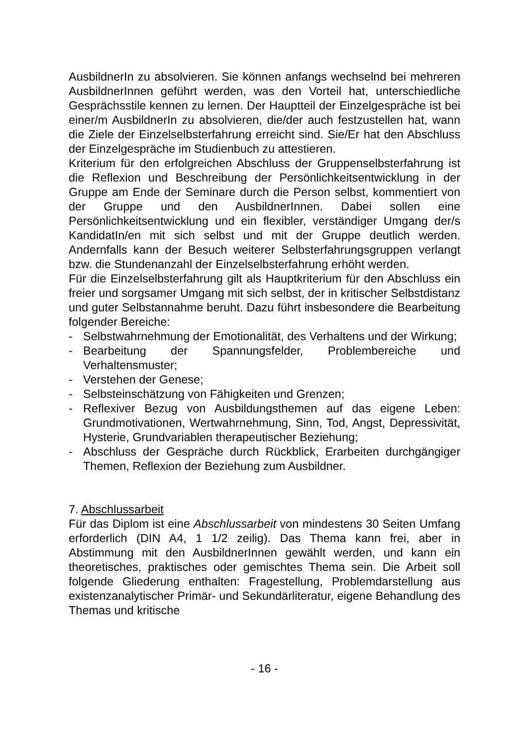AusbildnerIn zu absolvieren. Sie können anfangs wechselnd bei mehreren AusbildnerInnen geführt werden, was den Vorteil hat, unterschiedliche Gesprächsstile kennen zu lernen. Der Hauptteil der Einzelgespräche ist bei einer/m AusbildnerIn zu absolvieren, die/der auch festzustellen hat, wann die Ziele der Einzelselbsterfahrung erreicht sind. Sie/Er hat den Abschluss der Einzelgespräche im Studienbuch zu attestieren.
Kriterium für den erfolgreichen Abschluss der Gruppenselbsterfahrung ist die Reflexion und Beschreibung der Persönlichkeitsentwicklung in der Gruppe am Ende der Seminare durch die Person selbst, kommentiert von der Gruppe und den AusbildnerInnen. Dabei sollen eine Persönlichkeitsentwicklung und ein flexibler, verständiger Umgang der/s KandidatIn/en mit sich selbst und mit der Gruppe deutlich werden. Andernfalls kann der Besuch weiterer Selbsterfahrungsgruppen verlangt bzw. die Stundenanzahl der Einzelselbsterfahrung erhöht werden.
Für die Einzelselbsterfahrung gilt als Hauptkriterium für den Abschluss ein freier und sorgsamer Umgang mit sich selbst, der in kritischer Selbstdistanz und guter Selbstannahme beruht. Dazu führt insbesondere die Bearbeitung folgender Bereiche:
- Selbstwahrnehmung der Emotionalität, des Verhaltens und der Wirkung;
- Bearbeitung der Spannungsfelder, Problembereiche und Verhaltensmuster;
- Verstehen der Genese;
- Selbsteinschätzung von Fähigkeiten und Grenzen;
- Reflexiver Bezug von Ausbildungsthemen auf das eigene Leben: Grundmotivationen, Wertwahrnehmung, Sinn, Tod, Angst, Depressivität, Hysterie, Grundvariablen therapeutischer Beziehung;
- Abschluss der Gespräche durch Rückblick, Erarbeiten durchgängiger Themen, Reflexion der Beziehung zum Ausbildner.
7. Abschlussarbeit
Für das Diplom ist eine Abschlussarbeit von mindestens 30 Seiten Umfang erforderlich (DIN A4, 1 1/2 zeilig). Das Thema kann frei, aber in Abstimmung mit den AusbildnerInnen gewählt werden, und kann ein theoretisches, praktisches oder gemischtes Thema sein. Die Arbeit soll folgende Gliederung enthalten: Fragestellung, Problemdarstellung aus existenzanalytischer Primär- und Sekundärliteratur, eigene Behandlung des Themas und kritische
- 16 -